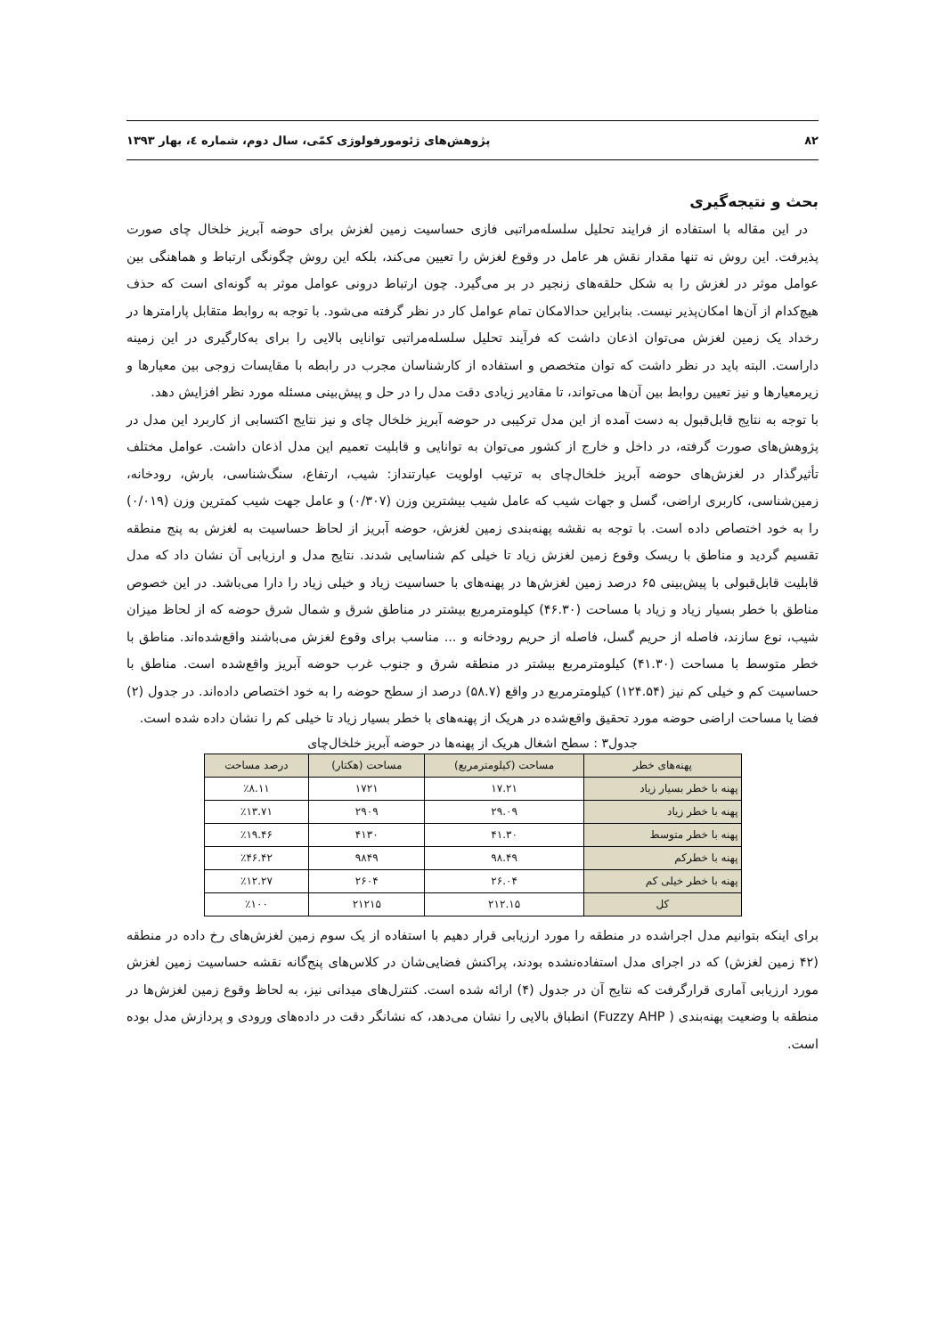۸۲ پژوهش‌های ژئومورفولوژی کمّی، سال دوم، شماره ٤، بهار ۱۳۹۳
بحث و نتیجه‌گیری
در این مقاله با استفاده از فرایند تحلیل سلسله‌مراتبی فازی حساسیت زمین لغزش برای حوضه آبریز خلخال چای صورت پذیرفت. این روش نه تنها مقدار نقش هر عامل در وقوع لغزش را تعیین می‌کند، بلکه این روش چگونگی ارتباط و هماهنگی بین عوامل موثر در لغزش را به شکل حلقه‌های زنجیر در بر می‌گیرد. چون ارتباط درونی عوامل موثر به گونه‌ای است که حذف هیچ‌کدام از آن‌ها امکان‌پذیر نیست. بنابراین حدالامکان تمام عوامل کار در نظر گرفته می‌شود. با توجه به روابط متقابل پارامترها در رخداد یک زمین لغزش می‌توان اذعان داشت که فرآیند تحلیل سلسله‌مراتبی توانایی بالایی را برای به‌کارگیری در این زمینه داراست. البته باید در نظر داشت که توان متخصص و استفاده از کارشناسان مجرب در رابطه با مقایسات زوجی بین معیارها و زیرمعیارها و نیز تعیین روابط بین آن‌ها می‌تواند، تا مقادیر زیادی دقت مدل را در حل و پیش‌بینی مسئله مورد نظر افزایش دهد.
با توجه به نتایج قابل‌قبول به دست آمده از این مدل ترکیبی در حوضه آبریز خلخال چای و نیز نتایج اکتسابی از کاربرد این مدل در پژوهش‌های صورت گرفته، در داخل و خارج از کشور می‌توان به توانایی و قابلیت تعمیم این مدل اذعان داشت. عوامل مختلف تأثیرگذار در لغزش‌های حوضه آبریز خلخال‌چای به ترتیب اولویت عبارتنداز: شیب، ارتفاع، سنگ‌شناسی، بارش، رودخانه، زمین‌شناسی، کاربری اراضی، گسل و جهات شیب که عامل شیب بیشترین وزن (۰/۳۰۷) و عامل جهت شیب کمترین وزن (۰/۰۱۹) را به خود اختصاص داده است. با توجه به نقشه پهنه‌بندی زمین لغزش، حوضه آبریز از لحاظ حساسیت به لغزش به پنج منطقه تقسیم گردید و مناطق با ریسک وقوع زمین لغزش زیاد تا خیلی کم شناسایی شدند. نتایج مدل و ارزیابی آن نشان داد که مدل قابلیت قابل‌قبولی با پیش‌بینی ۶۵ درصد زمین لغزش‌ها در پهنه‌های با حساسیت زیاد و خیلی زیاد را دارا می‌باشد. در این خصوص مناطق با خطر بسیار زیاد و زیاد با مساحت (۴۶.۳۰) کیلومترمربع بیشتر در مناطق شرق و شمال شرق حوضه که از لحاظ میزان شیب، نوع سازند، فاصله از حریم گسل، فاصله از حریم رودخانه و ... مناسب برای وقوع لغزش می‌باشند واقع‌شده‌اند. مناطق با خطر متوسط با مساحت (۴۱.۳۰) کیلومترمربع بیشتر در منطقه شرق و جنوب غرب حوضه آبریز واقع‌شده است. مناطق با حساسیت کم و خیلی کم نیز (۱۲۴.۵۴) کیلومترمربع در واقع (۵۸.۷) درصد از سطح حوضه را به خود اختصاص داده‌اند. در جدول (۲) فضا یا مساحت اراضی حوضه مورد تحقیق واقع‌شده در هریک از پهنه‌های با خطر بسیار زیاد تا خیلی کم را نشان داده شده است.
جدول۳ : سطح اشغال هریک از پهنه‌ها در حوضه آبریز خلخال‌چای
| پهنه‌های خطر | مساحت (کیلومترمربع) | مساحت (هکتار) | درصد مساحت |
| --- | --- | --- | --- |
| پهنه با خطر بسیار زیاد | ۱۷.۲۱ | ۱۷۲۱ | ٪۸.۱۱ |
| پهنه با خطر زیاد | ۲۹.۰۹ | ۲۹۰۹ | ٪۱۳.۷۱ |
| پهنه با خطر متوسط | ۴۱.۳۰ | ۴۱۳۰ | ٪۱۹.۴۶ |
| پهنه با خطرکم | ۹۸.۴۹ | ۹۸۴۹ | ٪۴۶.۴۲ |
| پهنه با خطر خیلی کم | ۲۶.۰۴ | ۲۶۰۴ | ٪۱۲.۲۷ |
| کل | ۲۱۲.۱۵ | ۲۱۲۱۵ | ٪۱۰۰ |
برای اینکه بتوانیم مدل اجراشده در منطقه را مورد ارزیابی قرار دهیم با استفاده از یک سوم زمین لغزش‌های رخ داده در منطقه (۴۲ زمین لغزش) که در اجرای مدل استفاده‌نشده بودند، پراکنش فضایی‌شان در کلاس‌های پنج‌گانه نقشه حساسیت زمین لغزش مورد ارزیابی آماری قرارگرفت که نتایج آن در جدول (۴) ارائه شده است. کنترل‌های میدانی نیز، به لحاظ وقوع زمین لغزش‌ها در منطقه با وضعیت پهنه‌بندی ( Fuzzy AHP) انطباق بالایی را نشان می‌دهد، که نشانگر دقت در داده‌های ورودی و پردازش مدل بوده است.